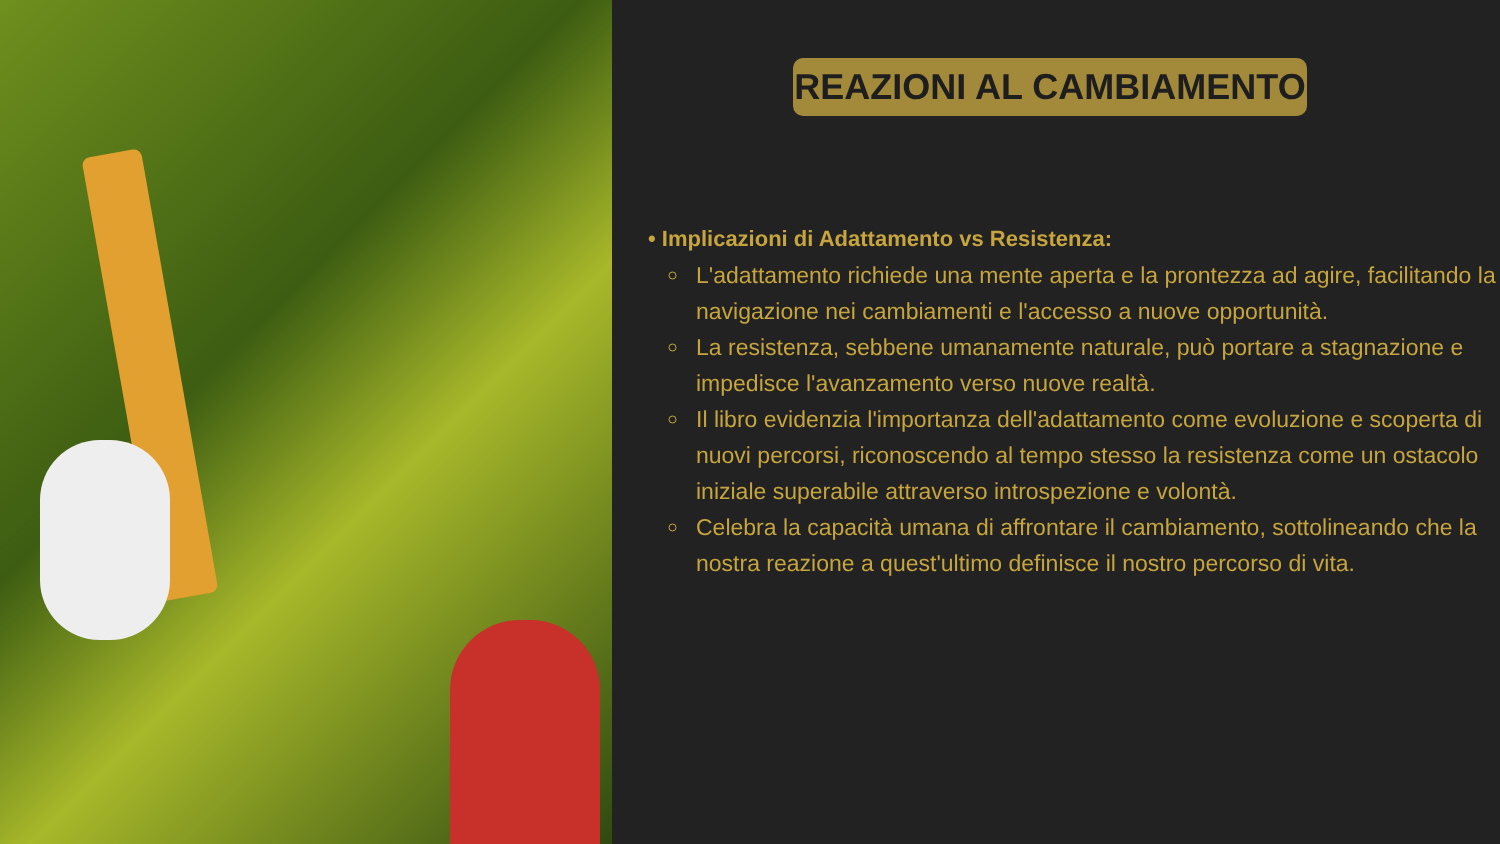REAZIONI AL CAMBIAMENTO
• Implicazioni di Adattamento vs Resistenza:
L'adattamento richiede una mente aperta e la prontezza ad agire, facilitando la navigazione nei cambiamenti e l'accesso a nuove opportunità.
La resistenza, sebbene umanamente naturale, può portare a stagnazione e impedisce l'avanzamento verso nuove realtà.
Il libro evidenzia l'importanza dell'adattamento come evoluzione e scoperta di nuovi percorsi, riconoscendo al tempo stesso la resistenza come un ostacolo iniziale superabile attraverso introspezione e volontà.
Celebra la capacità umana di affrontare il cambiamento, sottolineando che la nostra reazione a quest'ultimo definisce il nostro percorso di vita.